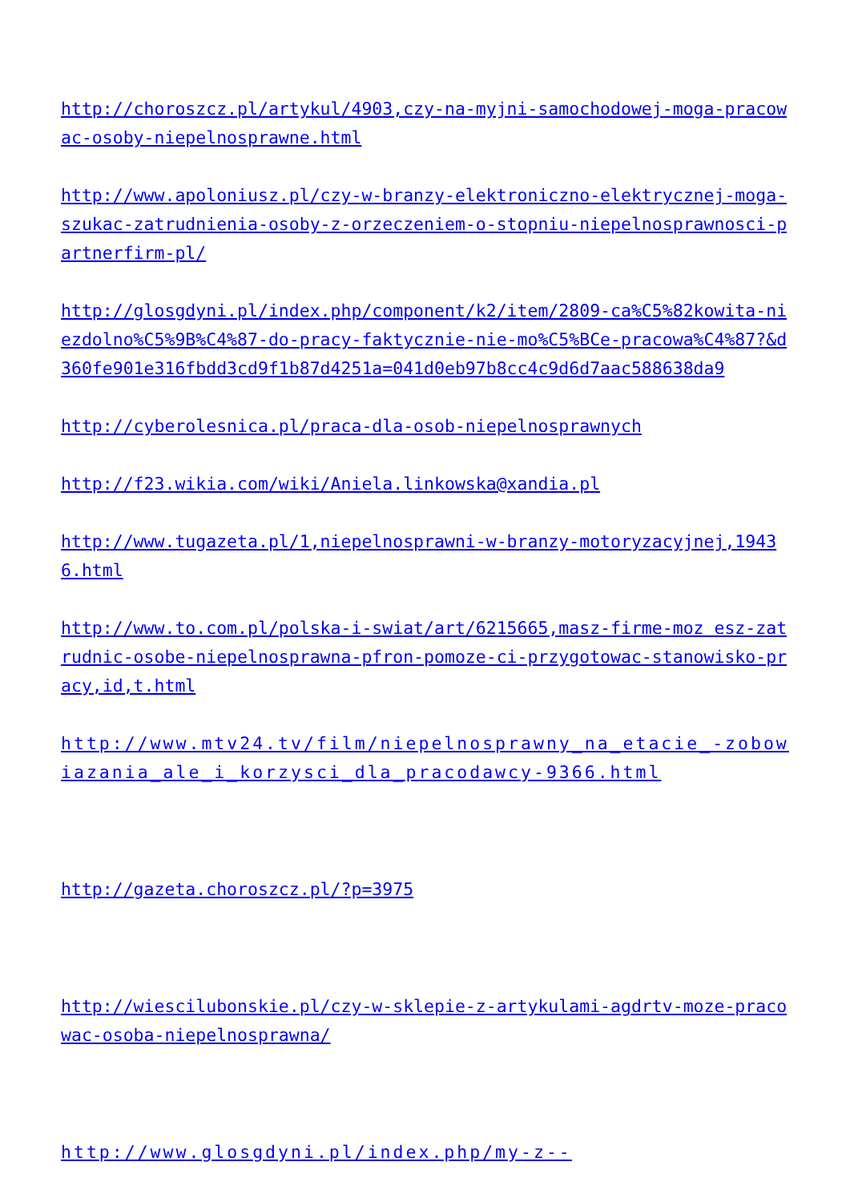http://choroszcz.pl/artykul/4903,czy-na-myjni-samochodowej-moga-pracowac-osoby-niepelnosprawne.html
http://www.apoloniusz.pl/czy-w-branzy-elektroniczno-elektrycznej-moga-szukac-zatrudnienia-osoby-z-orzeczeniem-o-stopniu-niepelnosprawnosci-partnerfirm-pl/
http://glosgdyni.pl/index.php/component/k2/item/2809-ca%C5%82kowita-niezdolno%C5%9B%C4%87-do-pracy-faktycznie-nie-mo%C5%BCe-pracowa%C4%87?&d360fe901e316fbdd3cd9f1b87d4251a=041d0eb97b8cc4c9d6d7aac588638da9
http://cyberolesnica.pl/praca-dla-osob-niepelnosprawnych
http://f23.wikia.com/wiki/Aniela.linkowska@xandia.pl
http://www.tugazeta.pl/1,niepelnosprawni-w-branzy-motoryzacyjnej,19436.html
http://www.to.com.pl/polska-i-swiat/art/6215665,masz-firme-moz esz-zatrudnic-osobe-niepelnosprawna-pfron-pomoze-ci-przygotowac-stanowisko-pracy,id,t.html
http://www.mtv24.tv/film/niepelnosprawny_na_etacie_-zobowiazania_ale_i_korzysci_dla_pracodawcy-9366.html
http://gazeta.choroszcz.pl/?p=3975
http://wiescilubonskie.pl/czy-w-sklepie-z-artykulami-agdrtv-moze-pracowac-osoba-niepelnosprawna/
http://www.glosgdyni.pl/index.php/my-z--